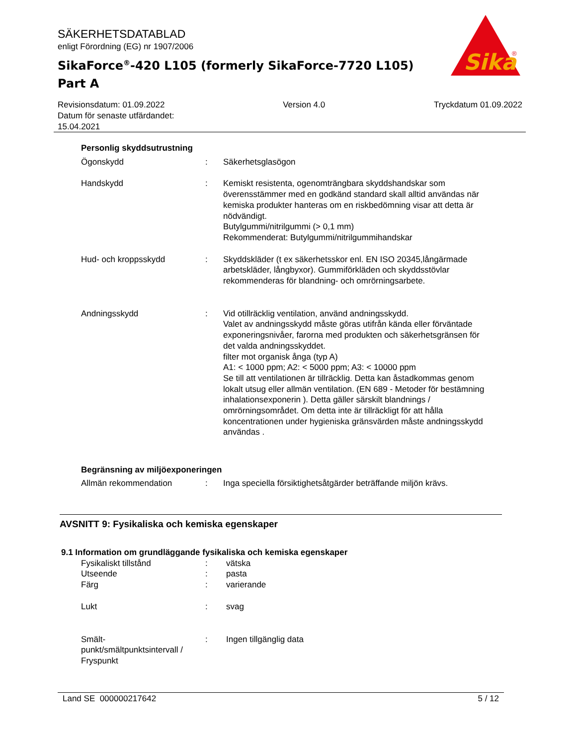SÄKERHETSDATABLAD
enligt Förordning (EG) nr 1907/2006
SikaForce<sup>®</sup>-420 L105 (formerly SikaForce-7720 L105)
Part A
Sika
®
Revisionsdatum: 01.09.2022
Datum för senaste utfärdandet:
15.04.2021
Version 4.0 Tryckdatum 01.09.2022
Personlig skyddsutrustning
Ögonskydd : Säkerhetsglasögon
Handskydd : Kemiskt resistenta, ogenomträngbara skyddshandskar som överensstämmer med en godkänd standard skall alltid användas när kemiska produkter hanteras om en riskbedömning visar att detta är nödvändigt.
Butylgummi/nitrilgummi (> 0,1 mm)
Rekommenderat: Butylgummi/nitrilgummihandskar
Hud- och kroppsskydd : Skyddskläder (t ex säkerhetsskor enl. EN ISO 20345,långärmade arbetskläder, långbyxor). Gummiförkläden och skyddsstövlar rekommenderas för blandning- och omrörningsarbete.
Andningsskydd : Vid otillräcklig ventilation, använd andningsskydd.
Valet av andningsskydd måste göras utifrån kända eller förväntade exponeringsnivåer, farorna med produkten och säkerhetsgränsen för det valda andningsskyddet.
filter mot organisk ånga (typ A)
A1: < 1000 ppm; A2: < 5000 ppm; A3: < 10000 ppm
Se till att ventilationen är tillräcklig. Detta kan åstadkommas genom lokalt utsug eller allmän ventilation. (EN 689 - Metoder för bestämning inhalationsexponerin ). Detta gäller särskilt blandnings / omrörningsområdet. Om detta inte är tillräckligt för att hålla koncentrationen under hygieniska gränsvärden måste andningsskydd användas .
Begränsning av miljöexponeringen
Allmän rekommendation : Inga speciella försiktighetsåtgärder beträffande miljön krävs.
AVSNITT 9: Fysikaliska och kemiska egenskaper
9.1 Information om grundläggande fysikaliska och kemiska egenskaper
Fysikaliskt tillstånd : vätska
Utseende : pasta
Färg : varierande
Lukt : svag
Smält-
punkt/smältpunktsintervall /
Fryspunkt
: Ingen tillgänglig data
Land SE 000000217642 5 / 12